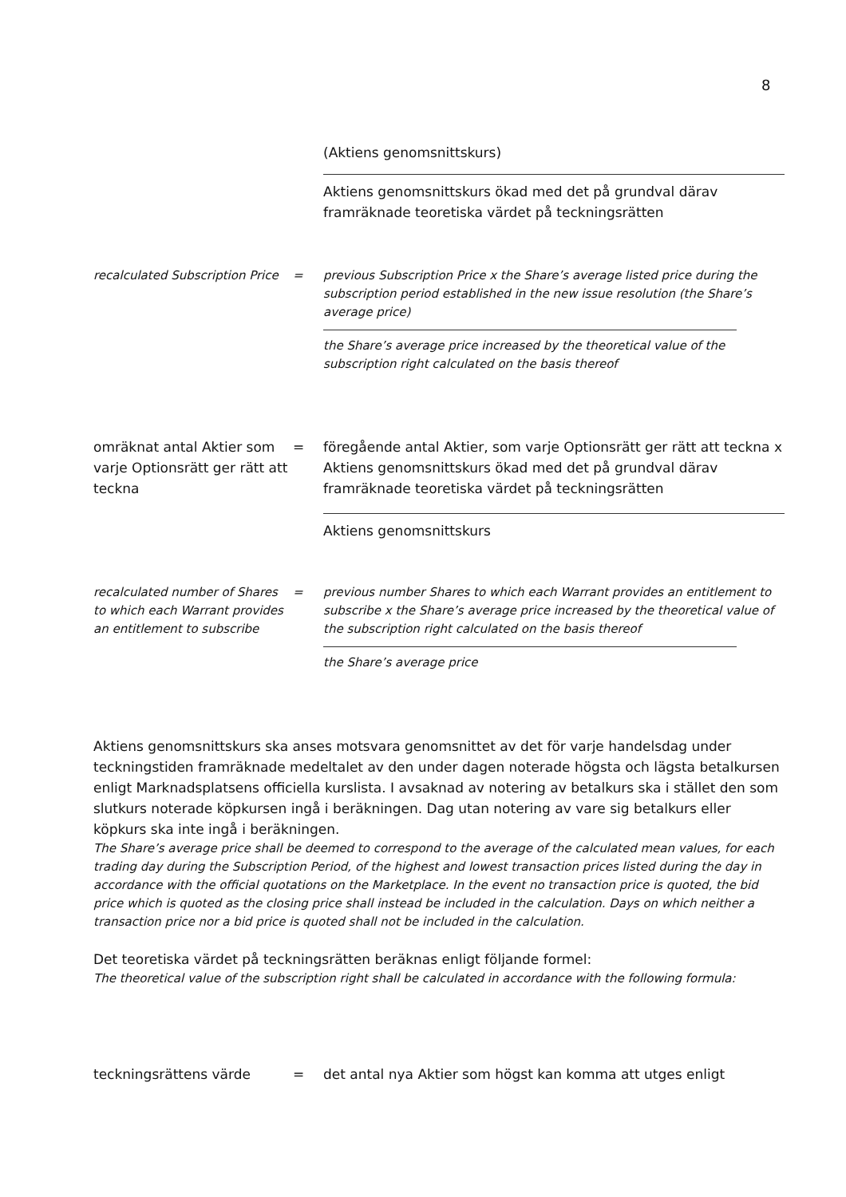8
(Aktiens genomsnittskurs)
Aktiens genomsnittskurs ökad med det på grundval därav framräknade teoretiska värdet på teckningsrätten
recalculated Subscription Price
= previous Subscription Price x the Share’s average listed price during the subscription period established in the new issue resolution (the Share’s average price)
the Share’s average price increased by the theoretical value of the subscription right calculated on the basis thereof
omräknat antal Aktier som varje Optionsrätt ger rätt att teckna
= föregående antal Aktier, som varje Optionsrätt ger rätt att teckna x Aktiens genomsnittskurs ökad med det på grundval därav framräknade teoretiska värdet på teckningsrätten
Aktiens genomsnittskurs
recalculated number of Shares to which each Warrant provides an entitlement to subscribe
= previous number Shares to which each Warrant provides an entitlement to subscribe x the Share’s average price increased by the theoretical value of the subscription right calculated on the basis thereof
the Share’s average price
Aktiens genomsnittskurs ska anses motsvara genomsnittet av det för varje handelsdag under teckningstiden framräknade medeltalet av den under dagen noterade högsta och lägsta betalkursen enligt Marknadsplatsens officiella kurslista. I avsaknad av notering av betalkurs ska i stället den som slutkurs noterade köpkursen ingå i beräkningen. Dag utan notering av vare sig betalkurs eller köpkurs ska inte ingå i beräkningen.
The Share’s average price shall be deemed to correspond to the average of the calculated mean values, for each trading day during the Subscription Period, of the highest and lowest transaction prices listed during the day in accordance with the official quotations on the Marketplace. In the event no transaction price is quoted, the bid price which is quoted as the closing price shall instead be included in the calculation. Days on which neither a transaction price nor a bid price is quoted shall not be included in the calculation.
Det teoretiska värdet på teckningsrätten beräknas enligt följande formel:
The theoretical value of the subscription right shall be calculated in accordance with the following formula:
teckningsrättens värde = det antal nya Aktier som högst kan komma att utges enligt